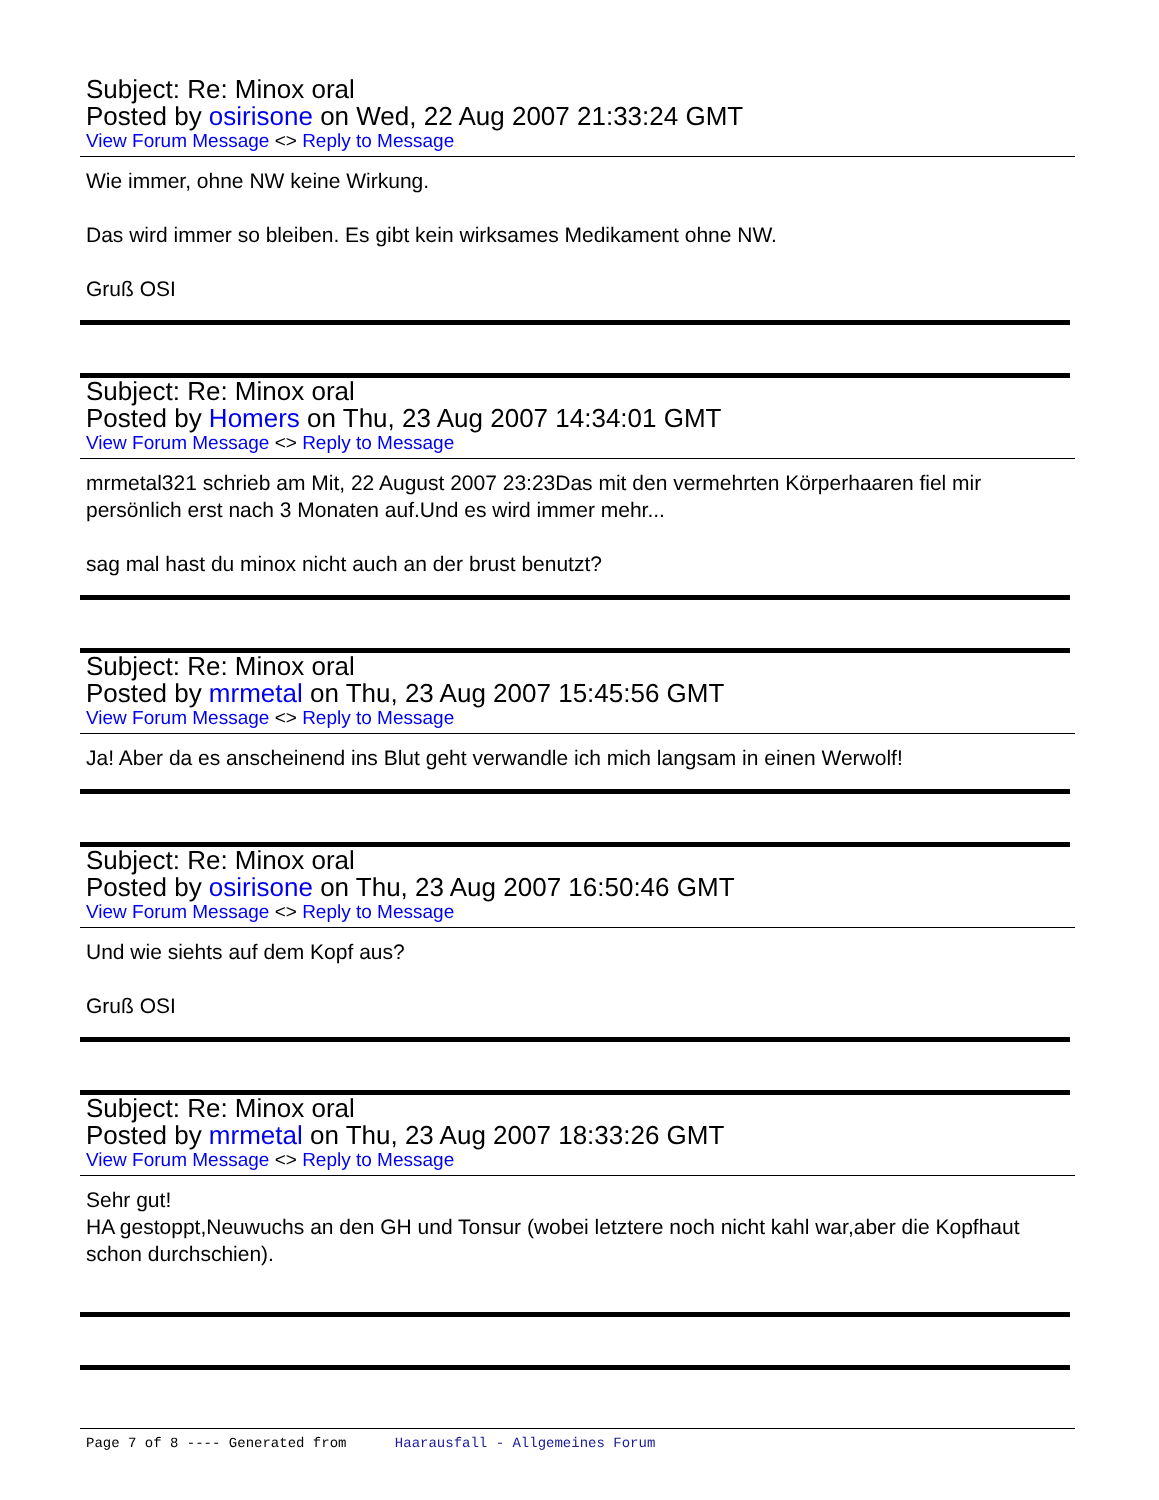Subject: Re: Minox oral
Posted by osirisone on Wed, 22 Aug 2007 21:33:24 GMT
View Forum Message <> Reply to Message
Wie immer, ohne NW keine Wirkung.
Das wird immer so bleiben. Es gibt kein wirksames Medikament ohne NW.
Gruß OSI
Subject: Re: Minox oral
Posted by Homers on Thu, 23 Aug 2007 14:34:01 GMT
View Forum Message <> Reply to Message
mrmetal321 schrieb am Mit, 22 August 2007 23:23Das mit den vermehrten Körperhaaren fiel mir persönlich erst nach 3 Monaten auf.Und es wird immer mehr...
sag mal hast du minox nicht auch an der brust benutzt?
Subject: Re: Minox oral
Posted by mrmetal on Thu, 23 Aug 2007 15:45:56 GMT
View Forum Message <> Reply to Message
Ja! Aber da es anscheinend ins Blut geht verwandle ich mich langsam in einen Werwolf!
Subject: Re: Minox oral
Posted by osirisone on Thu, 23 Aug 2007 16:50:46 GMT
View Forum Message <> Reply to Message
Und wie siehts auf dem Kopf aus?
Gruß OSI
Subject: Re: Minox oral
Posted by mrmetal on Thu, 23 Aug 2007 18:33:26 GMT
View Forum Message <> Reply to Message
Sehr gut!
HA gestoppt,Neuwuchs an den GH und Tonsur (wobei letztere noch nicht kahl war,aber die Kopfhaut schon durchschien).
Page 7 of 8 ---- Generated from Haarausfall - Allgemeines Forum